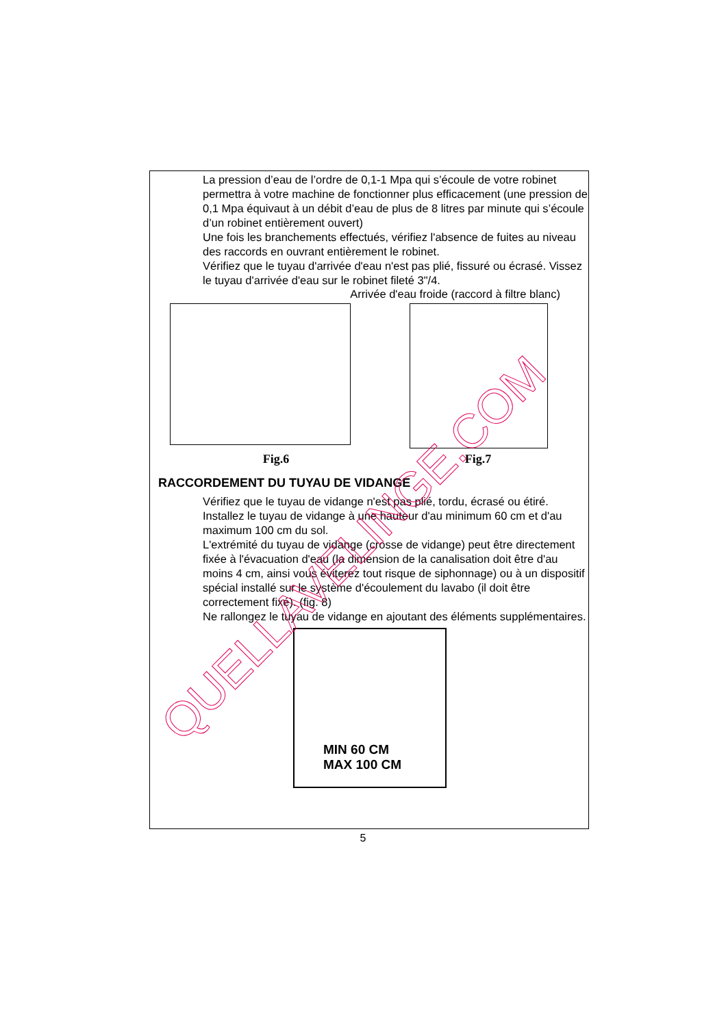La pression d’eau de l’ordre de 0,1-1 Mpa qui s’écoule de votre robinet permettra à votre machine de fonctionner plus efficacement (une pression de 0,1 Mpa équivaut à un débit d’eau de plus de 8 litres par minute qui s’écoule d’un robinet entièrement ouvert)
Une fois les branchements effectués, vérifiez l'absence de fuites au niveau des raccords en ouvrant entièrement le robinet.
Vérifiez que le tuyau d'arrivée d'eau n'est pas plié, fissuré ou écrasé. Vissez le tuyau d'arrivée d'eau sur le robinet fileté 3"/4.
Arrivée d'eau froide (raccord à filtre blanc)
Fig.6
Fig.7
RACCORDEMENT DU TUYAU DE VIDANGE
Vérifiez que le tuyau de vidange n'est pas plié, tordu, écrasé ou étiré.
Installez le tuyau de vidange à une hauteur d'au minimum 60 cm et d'au maximum 100 cm du sol.
L'extrémité du tuyau de vidange (crosse de vidange) peut être directement fixée à l'évacuation d'eau (la dimension de la canalisation doit être d'au moins 4 cm, ainsi vous éviterez tout risque de siphonnage) ou à un dispositif spécial installé sur le système d'écoulement du lavabo (il doit être correctement fixé). (fig. 8)
Ne rallongez le tuyau de vidange en ajoutant des éléments supplémentaires.
MIN 60 CM
MAX 100 CM
QUELLAVELINGE.COM
5